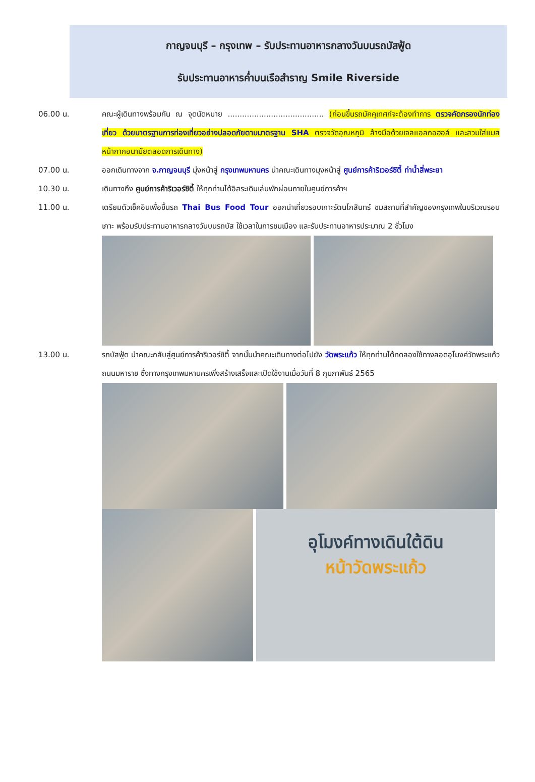กาญจนบุรี – กรุงเทพ – รับประทานอาหารกลางวันบนรถบัสฟู้ด
รับประทานอาหารค่ำบนเรือสำราญ Smile Riverside
06.00 น. คณะผู้เดินทางพร้อมกัน ณ จุดนัดหมาย ........................................ (ก่อนขึ้นรถมัคคุเทศก์จะต้องทำการ ตรวจคัดกรองนักท่องเที่ยว ด้วยมาตรฐานการท่องเที่ยวอย่างปลอดภัยตามมาตรฐาน SHA ตรวจวัดอุณหภูมิ ล้างมือด้วยเจลแอลกอฮอล์ และสวมใส่แมสหน้ากากอนามัยตลอดการเดินทาง)
07.00 น. ออกเดินทางจาก จ.กาญจนบุรี มุ่งหน้าสู่ กรุงเทพมหานคร นำคณะเดินทางมุงหน้าสู่ ศูนย์การค้าริเวอร์ซิตี้ ท่าน้ำสี่พระยา
10.30 น. เดินทางถึง ศูนย์การค้าริเวอร์ซิตี้ ให้ทุกท่านได้อิสระเดินเล่นพักผ่อนภายในศูนย์การค้าฯ
11.00 น. เตรียมตัวเช็คอินเพื่อขึ้นรถ Thai Bus Food Tour ออกนำเที่ยวรอบเกาะรัตนโกสินทร์ ชมสถานที่สำคัญของกรุงเทพในบริเวณรอบเกาะ พร้อมรับประทานอาหารกลางวันบนรถบัส ใช้เวลาในการชมเมือง และรับประทานอาหารประมาณ 2 ชั่วโมง
13.00 น. รถบัสฟู้ด นำคณะกลับสู่ศูนย์การค้าริเวอร์ซิตี้ จากนั้นนำคณะเดินทางต่อไปยัง วัดพระแก้ว ให้ทุกท่านได้ทดลองใช้ทางลอดอุโมงค์วัดพระแก้ว ถนนมหาราช ซึ่งทางกรุงเทพมหานครเพิ่งสร้างเสร็จและเปิดใช้งานเมื่อวันที่ 8 กุมภาพันธ์ 2565
อุโมงค์ทางเดินใต้ดิน
หน้าวัดพระแก้ว